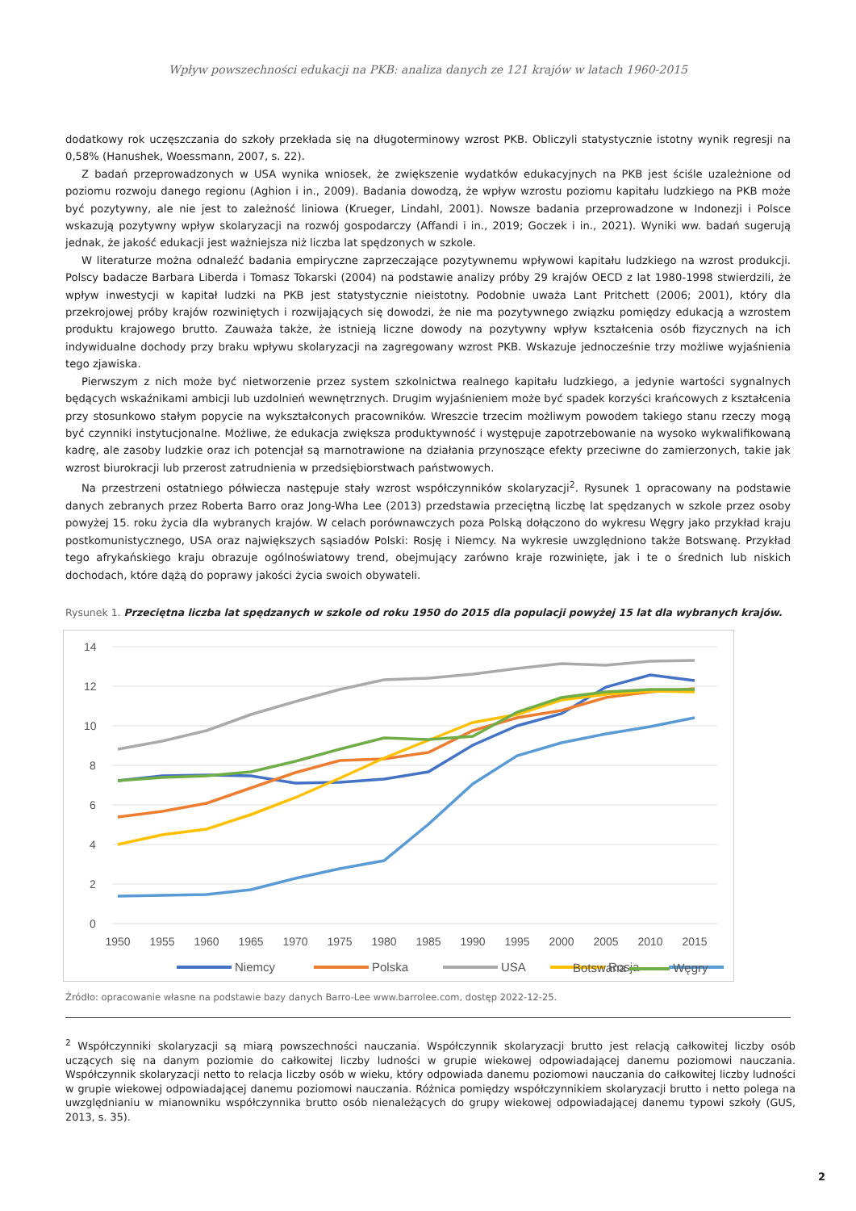Wpływ powszechności edukacji na PKB: analiza danych ze 121 krajów w latach 1960-2015
dodatkowy rok uczęszczania do szkoły przekłada się na długoterminowy wzrost PKB. Obliczyli statystycznie istotny wynik regresji na 0,58% (Hanushek, Woessmann, 2007, s. 22).
Z badań przeprowadzonych w USA wynika wniosek, że zwiększenie wydatków edukacyjnych na PKB jest ściśle uzależnione od poziomu rozwoju danego regionu (Aghion i in., 2009). Badania dowodzą, że wpływ wzrostu poziomu kapitału ludzkiego na PKB może być pozytywny, ale nie jest to zależność liniowa (Krueger, Lindahl, 2001). Nowsze badania przeprowadzone w Indonezji i Polsce wskazują pozytywny wpływ skolaryzacji na rozwój gospodarczy (Affandi i in., 2019; Goczek i in., 2021). Wyniki ww. badań sugerują jednak, że jakość edukacji jest ważniejsza niż liczba lat spędzonych w szkole.
W literaturze można odnaleźć badania empiryczne zaprzeczające pozytywnemu wpływowi kapitału ludzkiego na wzrost produkcji. Polscy badacze Barbara Liberda i Tomasz Tokarski (2004) na podstawie analizy próby 29 krajów OECD z lat 1980-1998 stwierdzili, że wpływ inwestycji w kapitał ludzki na PKB jest statystycznie nieistotny. Podobnie uważa Lant Pritchett (2006; 2001), który dla przekrojowej próby krajów rozwiniętych i rozwijających się dowodzi, że nie ma pozytywnego związku pomiędzy edukacją a wzrostem produktu krajowego brutto. Zauważa także, że istnieją liczne dowody na pozytywny wpływ kształcenia osób fizycznych na ich indywidualne dochody przy braku wpływu skolaryzacji na zagregowany wzrost PKB. Wskazuje jednocześnie trzy możliwe wyjaśnienia tego zjawiska.
Pierwszym z nich może być nietworzenie przez system szkolnictwa realnego kapitału ludzkiego, a jedynie wartości sygnalnych będących wskaźnikami ambicji lub uzdolnień wewnętrznych. Drugim wyjaśnieniem może być spadek korzyści krańcowych z kształcenia przy stosunkowo stałym popycie na wykształconych pracowników. Wreszcie trzecim możliwym powodem takiego stanu rzeczy mogą być czynniki instytucjonalne. Możliwe, że edukacja zwiększa produktywność i występuje zapotrzebowanie na wysoko wykwalifikowaną kadrę, ale zasoby ludzkie oraz ich potencjał są marnotrawione na działania przynoszące efekty przeciwne do zamierzonych, takie jak wzrost biurokracji lub przerost zatrudnienia w przedsiębiorstwach państwowych.
Na przestrzeni ostatniego półwiecza następuje stały wzrost współczynników skolaryzacji<sup>2</sup>. Rysunek 1 opracowany na podstawie danych zebranych przez Roberta Barro oraz Jong-Wha Lee (2013) przedstawia przeciętną liczbę lat spędzanych w szkole przez osoby powyżej 15. roku życia dla wybranych krajów. W celach porównawczych poza Polską dołączono do wykresu Węgry jako przykład kraju postkomunistycznego, USA oraz największych sąsiadów Polski: Rosję i Niemcy. Na wykresie uwzględniono także Botswanę. Przykład tego afrykańskiego kraju obrazuje ogólnoświatowy trend, obejmujący zarówno kraje rozwinięte, jak i te o średnich lub niskich dochodach, które dążą do poprawy jakości życia swoich obywateli.
Rysunek 1. Przeciętna liczba lat spędzanych w szkole od roku 1950 do 2015 dla populacji powyżej 15 lat dla wybranych krajów.
14
12
10
8
6
4
2
0
1950
1955
1960
1965
1970
1975
1980
1985
1990
1995
2000
2005
2010
2015
Niemcy
Polska
USA
Rosja
Botswana Węgry
Źródło: opracowanie własne na podstawie bazy danych Barro-Lee www.barrolee.com, dostęp 2022-12-25.
<sup>2</sup> Współczynniki skolaryzacji są miarą powszechności nauczania. Współczynnik skolaryzacji brutto jest relacją całkowitej liczby osób uczących się na danym poziomie do całkowitej liczby ludności w grupie wiekowej odpowiadającej danemu poziomowi nauczania. Współczynnik skolaryzacji netto to relacja liczby osób w wieku, który odpowiada danemu poziomowi nauczania do całkowitej liczby ludności w grupie wiekowej odpowiadającej danemu poziomowi nauczania. Różnica pomiędzy współczynnikiem skolaryzacji brutto i netto polega na uwzględnianiu w mianowniku współczynnika brutto osób nienależących do grupy wiekowej odpowiadającej danemu typowi szkoły (GUS, 2013, s. 35).
2